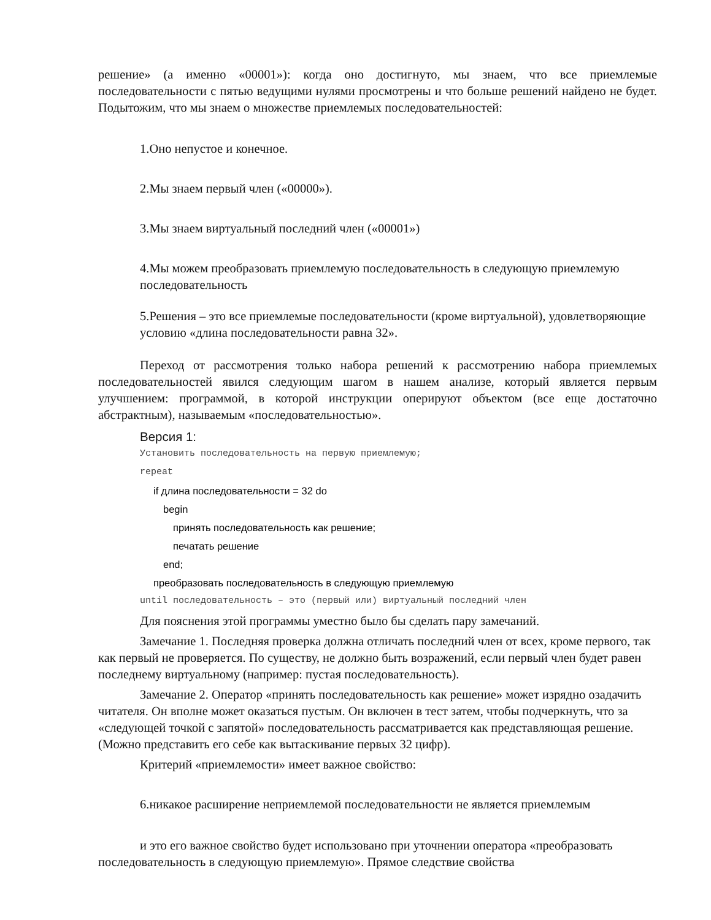решение» (а именно «00001»): когда оно достигнуто, мы знаем, что все приемлемые последовательности с пятью ведущими нулями просмотрены и что больше решений найдено не будет. Подытожим, что мы знаем о множестве приемлемых последовательностей:
1.Оно непустое и конечное.
2.Мы знаем первый член («00000»).
3.Мы знаем виртуальный последний член («00001»)
4.Мы можем преобразовать приемлемую последовательность в следующую приемлемую последовательность
5.Решения – это все приемлемые последовательности (кроме виртуальной), удовлетворяющие условию «длина последовательности равна 32».
Переход от рассмотрения только набора решений к рассмотрению набора приемлемых последовательностей явился следующим шагом в нашем анализе, который является первым улучшением: программой, в которой инструкции оперируют объектом (все еще достаточно абстрактным), называемым «последовательностью».
Версия 1:
Установить последовательность на первую приемлемую;
repeat
if длина последовательности = 32 do
begin
принять последовательность как решение;
печатать решение
end;
преобразовать последовательность в следующую приемлемую
until последовательность – это (первый или) виртуальный последний член
Для пояснения этой программы уместно было бы сделать пару замечаний.
Замечание 1. Последняя проверка должна отличать последний член от всех, кроме первого, так как первый не проверяется. По существу, не должно быть возражений, если первый член будет равен последнему виртуальному (например: пустая последовательность).
Замечание 2. Оператор «принять последовательность как решение» может изрядно озадачить читателя. Он вполне может оказаться пустым. Он включен в тест затем, чтобы подчеркнуть, что за «следующей точкой с запятой» последовательность рассматривается как представляющая решение. (Можно представить его себе как вытаскивание первых 32 цифр).
Критерий «приемлемости» имеет важное свойство:
6.никакое расширение неприемлемой последовательности не является приемлемым
и это его важное свойство будет использовано при уточнении оператора «преобразовать последовательность в следующую приемлемую». Прямое следствие свойства